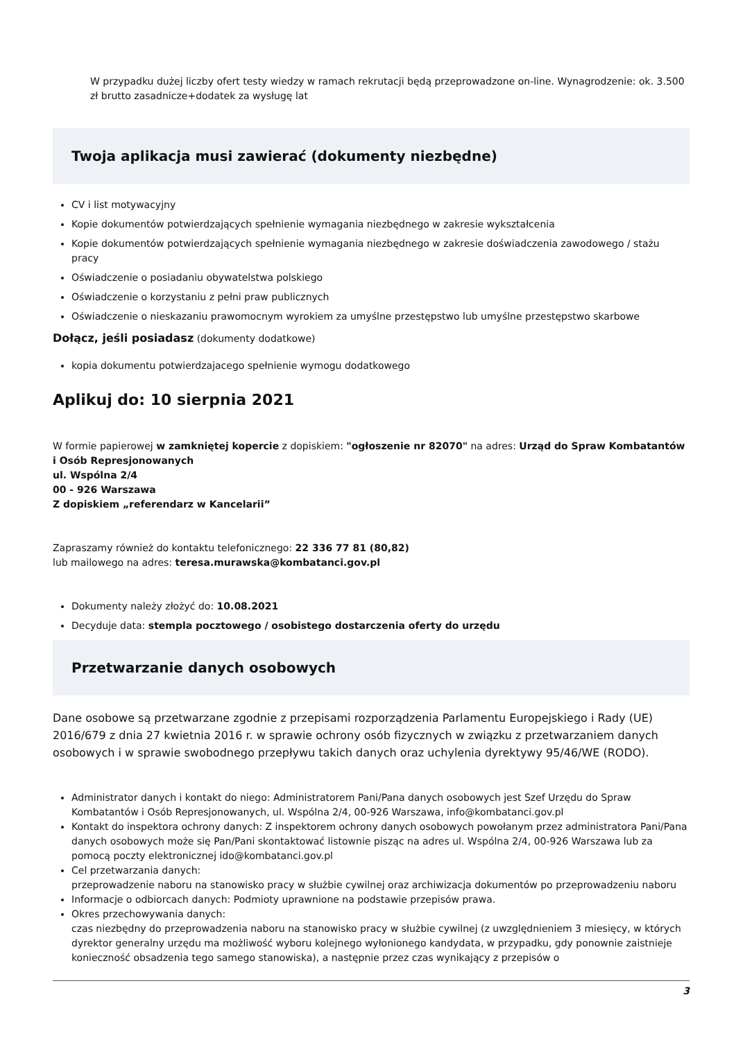W przypadku dużej liczby ofert testy wiedzy w ramach rekrutacji będą przeprowadzone on-line. Wynagrodzenie: ok. 3.500 zł brutto zasadnicze+dodatek za wysługę lat
Twoja aplikacja musi zawierać (dokumenty niezbędne)
CV i list motywacyjny
Kopie dokumentów potwierdzających spełnienie wymagania niezbędnego w zakresie wykształcenia
Kopie dokumentów potwierdzających spełnienie wymagania niezbędnego w zakresie doświadczenia zawodowego / stażu pracy
Oświadczenie o posiadaniu obywatelstwa polskiego
Oświadczenie o korzystaniu z pełni praw publicznych
Oświadczenie o nieskazaniu prawomocnym wyrokiem za umyślne przestępstwo lub umyślne przestępstwo skarbowe
Dołącz, jeśli posiadasz (dokumenty dodatkowe)
kopia dokumentu potwierdzajacego spełnienie wymogu dodatkowego
Aplikuj do: 10 sierpnia 2021
W formie papierowej w zamkniętej kopercie z dopiskiem: "ogłoszenie nr 82070" na adres: Urząd do Spraw Kombatantów i Osób Represjonowanych
ul. Wspólna 2/4
00 - 926 Warszawa
Z dopiskiem „referendarz w Kancelarii”
Zapraszamy również do kontaktu telefonicznego: 22 336 77 81 (80,82)
lub mailowego na adres: teresa.murawska@kombatanci.gov.pl
Dokumenty należy złożyć do: 10.08.2021
Decyduje data: stempla pocztowego / osobistego dostarczenia oferty do urzędu
Przetwarzanie danych osobowych
Dane osobowe są przetwarzane zgodnie z przepisami rozporządzenia Parlamentu Europejskiego i Rady (UE) 2016/679 z dnia 27 kwietnia 2016 r. w sprawie ochrony osób fizycznych w związku z przetwarzaniem danych osobowych i w sprawie swobodnego przepływu takich danych oraz uchylenia dyrektywy 95/46/WE (RODO).
Administrator danych i kontakt do niego: Administratorem Pani/Pana danych osobowych jest Szef Urzędu do Spraw Kombatantów i Osób Represjonowanych, ul. Wspólna 2/4, 00-926 Warszawa, info@kombatanci.gov.pl
Kontakt do inspektora ochrony danych: Z inspektorem ochrony danych osobowych powołanym przez administratora Pani/Pana danych osobowych może się Pan/Pani skontaktować listownie pisząc na adres ul. Wspólna 2/4, 00-926 Warszawa lub za pomocą poczty elektronicznej ido@kombatanci.gov.pl
Cel przetwarzania danych:
przeprowadzenie naboru na stanowisko pracy w służbie cywilnej oraz archiwizacja dokumentów po przeprowadzeniu naboru
Informacje o odbiorcach danych: Podmioty uprawnione na podstawie przepisów prawa.
Okres przechowywania danych:
czas niezbędny do przeprowadzenia naboru na stanowisko pracy w służbie cywilnej (z uwzględnieniem 3 miesięcy, w których dyrektor generalny urzędu ma możliwość wyboru kolejnego wyłonionego kandydata, w przypadku, gdy ponownie zaistnieje konieczność obsadzenia tego samego stanowiska), a następnie przez czas wynikający z przepisów o
3